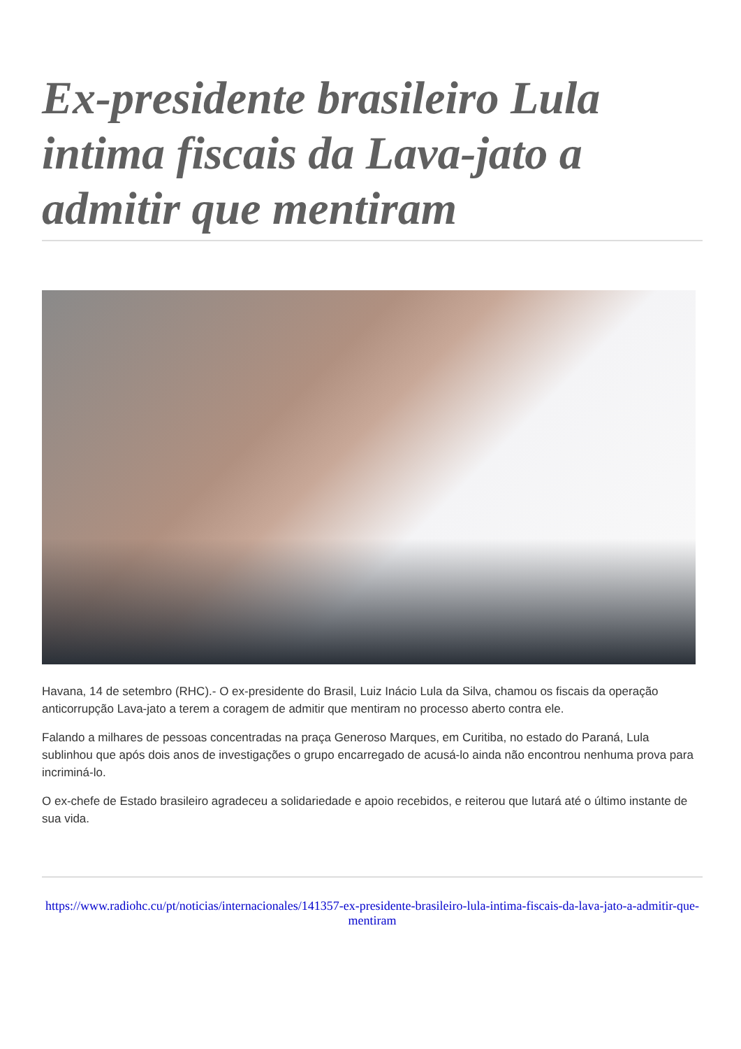Ex-presidente brasileiro Lula intima fiscais da Lava-jato a admitir que mentiram
Havana, 14 de setembro (RHC).- O ex-presidente do Brasil, Luiz Inácio Lula da Silva, chamou os fiscais da operação anticorrupção Lava-jato a terem a coragem de admitir que mentiram no processo aberto contra ele.
Falando a milhares de pessoas concentradas na praça Generoso Marques, em Curitiba, no estado do Paraná, Lula sublinhou que após dois anos de investigações o grupo encarregado de acusá-lo ainda não encontrou nenhuma prova para incriminá-lo.
O ex-chefe de Estado brasileiro agradeceu a solidariedade e apoio recebidos, e reiterou que lutará até o último instante de sua vida.
https://www.radiohc.cu/pt/noticias/internacionales/141357-ex-presidente-brasileiro-lula-intima-fiscais-da-lava-jato-a-admitir-que-mentiram